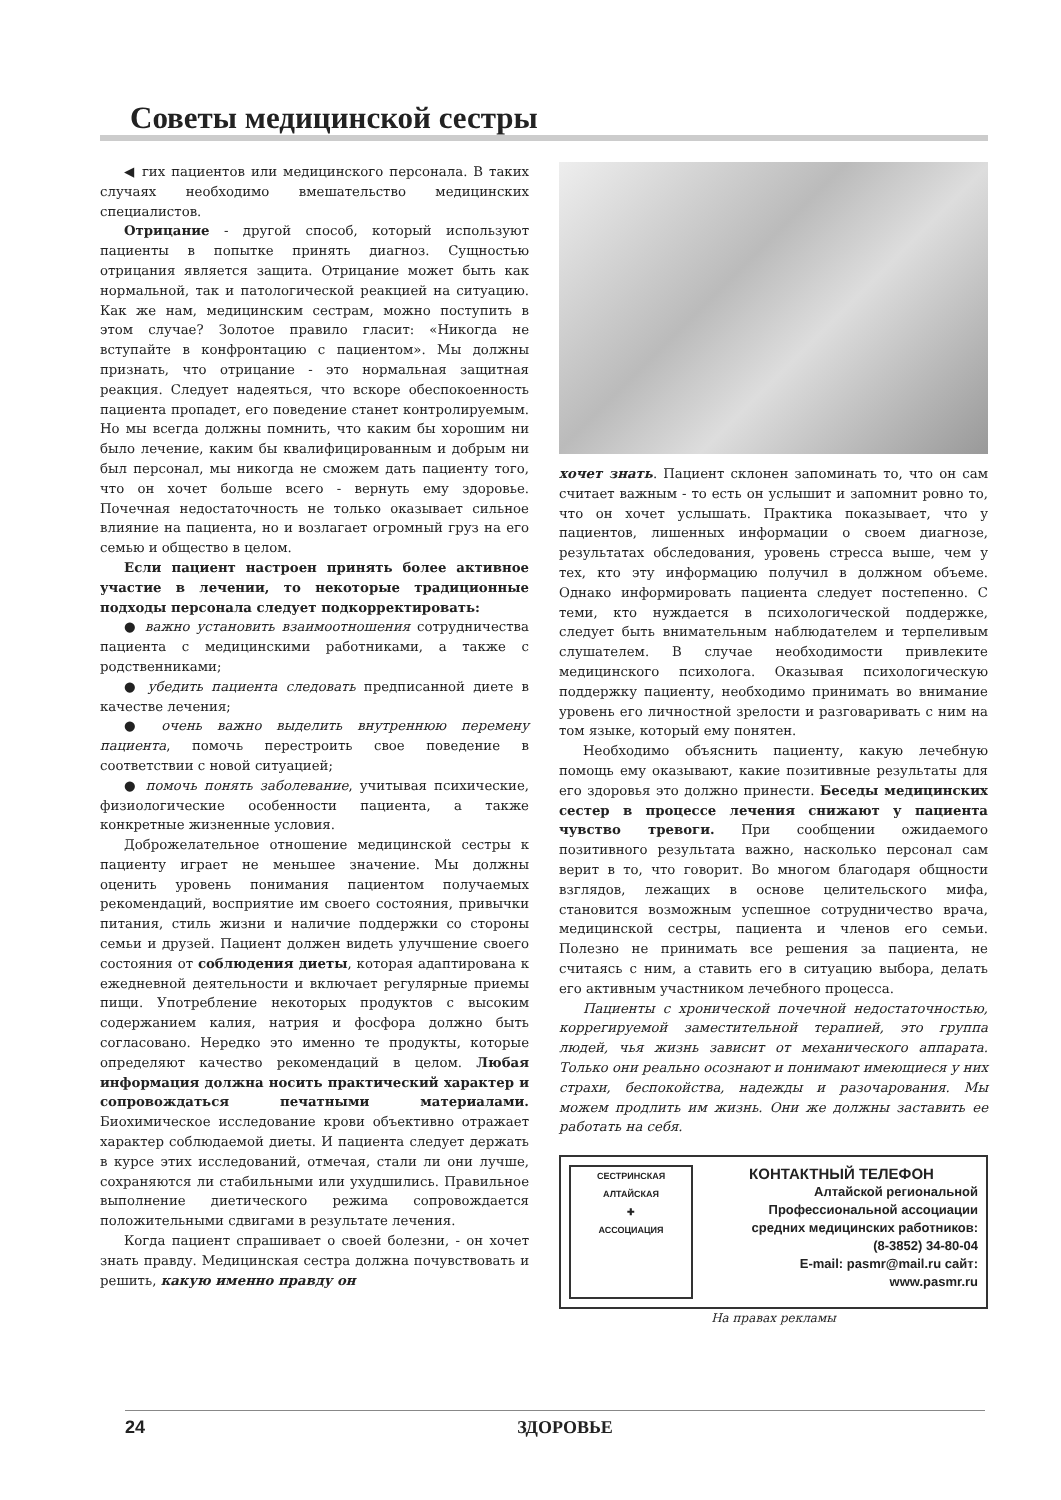Советы медицинской сестры
◀ гих пациентов или медицинского персонала. В таких случаях необходимо вмешательство медицинских специалистов.
Отрицание - другой способ, который используют пациенты в попытке принять диагноз. Сущностью отрицания является защита. Отрицание может быть как нормальной, так и патологической реакцией на ситуацию. Как же нам, медицинским сестрам, можно поступить в этом случае? Золотое правило гласит: «Никогда не вступайте в конфронтацию с пациентом». Мы должны признать, что отрицание - это нормальная защитная реакция. Следует надеяться, что вскоре обеспокоенность пациента пропадет, его поведение станет контролируемым. Но мы всегда должны помнить, что каким бы хорошим ни было лечение, каким бы квалифицированным и добрым ни был персонал, мы никогда не сможем дать пациенту того, что он хочет больше всего - вернуть ему здоровье. Почечная недостаточность не только оказывает сильное влияние на пациента, но и возлагает огромный груз на его семью и общество в целом.
Если пациент настроен принять более активное участие в лечении, то некоторые традиционные подходы персонала следует подкорректировать:
● важно установить взаимоотношения сотрудничества пациента с медицинскими работниками, а также с родственниками;
● убедить пациента следовать предписанной диете в качестве лечения;
● очень важно выделить внутреннюю перемену пациента, помочь перестроить свое поведение в соответствии с новой ситуацией;
● помочь понять заболевание, учитывая психические, физиологические особенности пациента, а также конкретные жизненные условия.
Доброжелательное отношение медицинской сестры к пациенту играет не меньшее значение. Мы должны оценить уровень понимания пациентом получаемых рекомендаций, восприятие им своего состояния, привычки питания, стиль жизни и наличие поддержки со стороны семьи и друзей. Пациент должен видеть улучшение своего состояния от соблюдения диеты, которая адаптирована к ежедневной деятельности и включает регулярные приемы пищи. Употребление некоторых продуктов с высоким содержанием калия, натрия и фосфора должно быть согласовано. Нередко это именно те продукты, которые определяют качество рекомендаций в целом. Любая информация должна носить практический характер и сопровождаться печатными материалами. Биохимическое исследование крови объективно отражает характер соблюдаемой диеты. И пациента следует держать в курсе этих исследований, отмечая, стали ли они лучше, сохраняются ли стабильными или ухудшились. Правильное выполнение диетического режима сопровождается положительными сдвигами в результате лечения.
Когда пациент спрашивает о своей болезни, - он хочет знать правду. Медицинская сестра должна почувствовать и решить, какую именно правду он
хочет знать. Пациент склонен запоминать то, что он сам считает важным - то есть он услышит и запомнит ровно то, что он хочет услышать. Практика показывает, что у пациентов, лишенных информации о своем диагнозе, результатах обследования, уровень стресса выше, чем у тех, кто эту информацию получил в должном объеме. Однако информировать пациента следует постепенно. С теми, кто нуждается в психологической поддержке, следует быть внимательным наблюдателем и терпеливым слушателем. В случае необходимости привлеките медицинского психолога. Оказывая психологическую поддержку пациенту, необходимо принимать во внимание уровень его личностной зрелости и разговаривать с ним на том языке, который ему понятен.
Необходимо объяснить пациенту, какую лечебную помощь ему оказывают, какие позитивные результаты для его здоровья это должно принести. Беседы медицинских сестер в процессе лечения снижают у пациента чувство тревоги. При сообщении ожидаемого позитивного результата важно, насколько персонал сам верит в то, что говорит. Во многом благодаря общности взглядов, лежащих в основе целительского мифа, становится возможным успешное сотрудничество врача, медицинской сестры, пациента и членов его семьи. Полезно не принимать все решения за пациента, не считаясь с ним, а ставить его в ситуацию выбора, делать его активным участником лечебного процесса.
Пациенты с хронической почечной недостаточностью, коррегируемой заместительной терапией, это группа людей, чья жизнь зависит от механического аппарата. Только они реально осознают и понимают имеющиеся у них страхи, беспокойства, надежды и разочарования. Мы можем продлить им жизнь. Они же должны заставить ее работать на себя.
СЕСТРИНСКАЯ
АЛТАЙСКАЯ
✚
АССОЦИАЦИЯ
КОНТАКТНЫЙ ТЕЛЕФОН
Алтайской региональной
Профессиональной ассоциации
средних медицинских работников:
(8-3852) 34-80-04
E-mail: pasmr@mail.ru сайт:
www.pasmr.ru
На правах рекламы
24 ЗДОРОВЬЕ